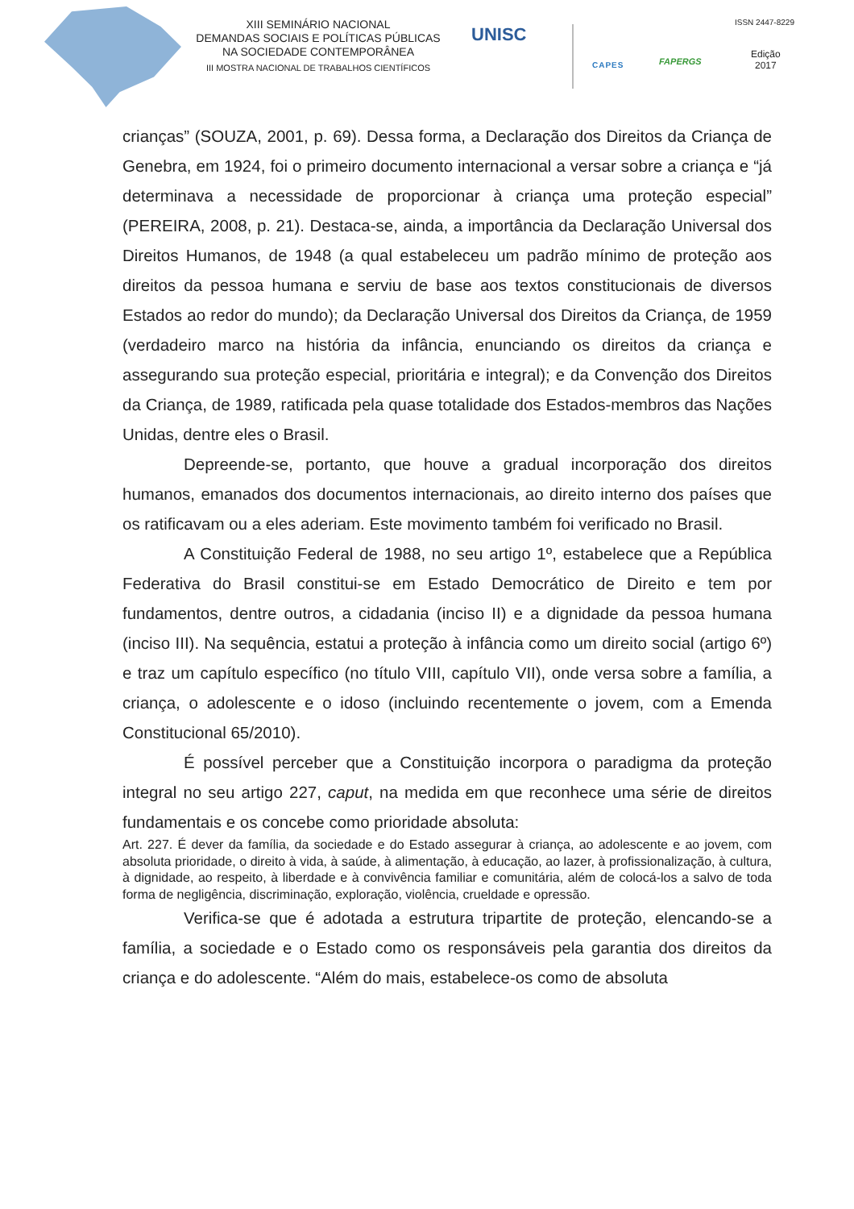XIII SEMINÁRIO NACIONAL
DEMANDAS SOCIAIS E POLÍTICAS PÚBLICAS
NA SOCIEDADE CONTEMPORÂNEA
III MOSTRA NACIONAL DE TRABALHOS CIENTÍFICOS
UNISC
CAPES FAPERGS
ISSN 2447-8229
Edição
2017
crianças” (SOUZA, 2001, p. 69). Dessa forma, a Declaração dos Direitos da Criança de Genebra, em 1924, foi o primeiro documento internacional a versar sobre a criança e “já determinava a necessidade de proporcionar à criança uma proteção especial” (PEREIRA, 2008, p. 21). Destaca-se, ainda, a importância da Declaração Universal dos Direitos Humanos, de 1948 (a qual estabeleceu um padrão mínimo de proteção aos direitos da pessoa humana e serviu de base aos textos constitucionais de diversos Estados ao redor do mundo); da Declaração Universal dos Direitos da Criança, de 1959 (verdadeiro marco na história da infância, enunciando os direitos da criança e assegurando sua proteção especial, prioritária e integral); e da Convenção dos Direitos da Criança, de 1989, ratificada pela quase totalidade dos Estados-membros das Nações Unidas, dentre eles o Brasil.
Depreende-se, portanto, que houve a gradual incorporação dos direitos humanos, emanados dos documentos internacionais, ao direito interno dos países que os ratificavam ou a eles aderiam. Este movimento também foi verificado no Brasil.
A Constituição Federal de 1988, no seu artigo 1º, estabelece que a República Federativa do Brasil constitui-se em Estado Democrático de Direito e tem por fundamentos, dentre outros, a cidadania (inciso II) e a dignidade da pessoa humana (inciso III). Na sequência, estatui a proteção à infância como um direito social (artigo 6º) e traz um capítulo específico (no título VIII, capítulo VII), onde versa sobre a família, a criança, o adolescente e o idoso (incluindo recentemente o jovem, com a Emenda Constitucional 65/2010).
É possível perceber que a Constituição incorpora o paradigma da proteção integral no seu artigo 227, caput, na medida em que reconhece uma série de direitos fundamentais e os concebe como prioridade absoluta:
Art. 227. É dever da família, da sociedade e do Estado assegurar à criança, ao adolescente e ao jovem, com absoluta prioridade, o direito à vida, à saúde, à alimentação, à educação, ao lazer, à profissionalização, à cultura, à dignidade, ao respeito, à liberdade e à convivência familiar e comunitária, além de colocá-los a salvo de toda forma de negligência, discriminação, exploração, violência, crueldade e opressão.
Verifica-se que é adotada a estrutura tripartite de proteção, elencando-se a família, a sociedade e o Estado como os responsáveis pela garantia dos direitos da criança e do adolescente. “Além do mais, estabelece-os como de absoluta